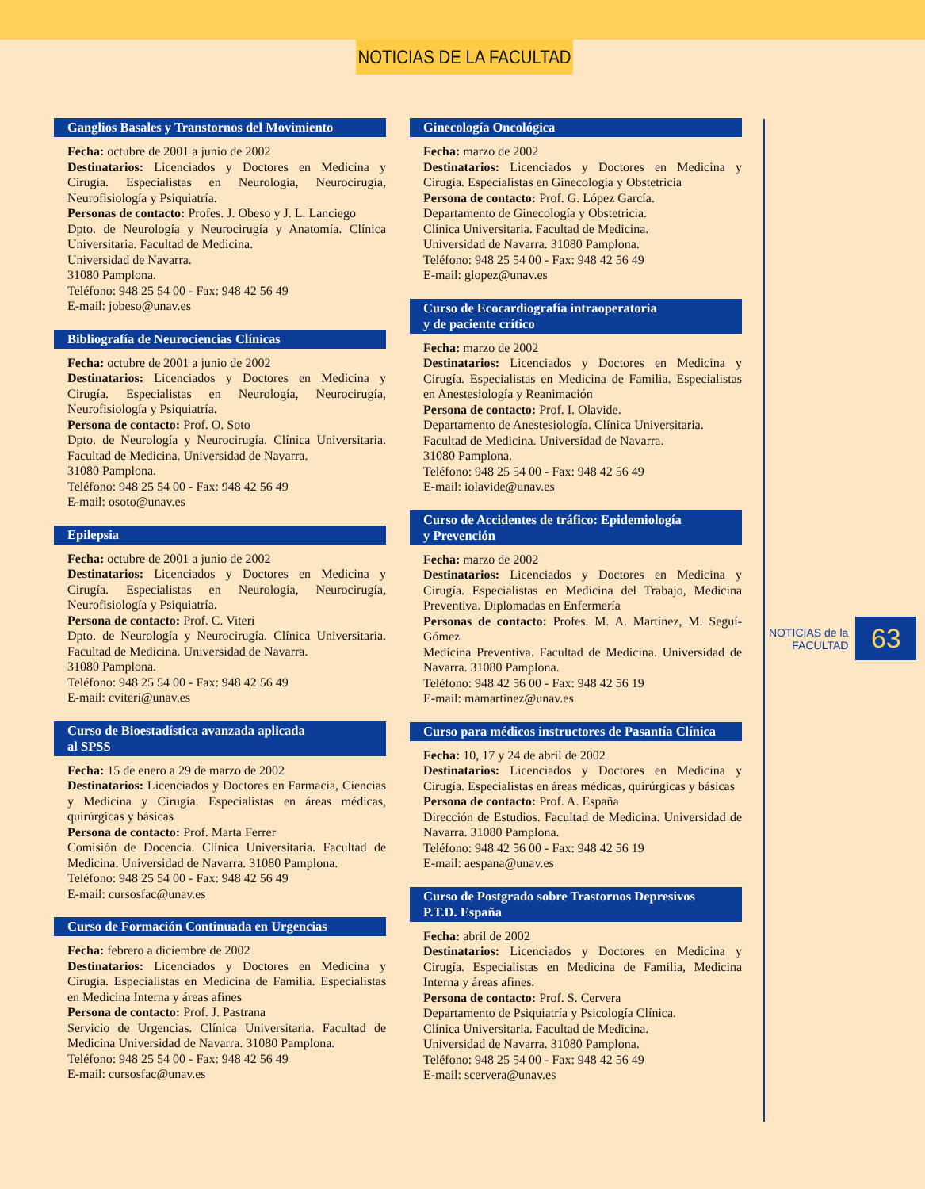NOTICIAS DE LA FACULTAD
Ganglios Basales y Transtornos del Movimiento
Fecha: octubre de 2001 a junio de 2002
Destinatarios: Licenciados y Doctores en Medicina y Cirugía. Especialistas en Neurología, Neurocirugía, Neurofisiología y Psiquiatría.
Personas de contacto: Profes. J. Obeso y J. L. Lanciego
Dpto. de Neurología y Neurocirugía y Anatomía. Clínica Universitaria. Facultad de Medicina.
Universidad de Navarra.
31080 Pamplona.
Teléfono: 948 25 54 00 - Fax: 948 42 56 49
E-mail: jobeso@unav.es
Bibliografía de Neurociencias Clínicas
Fecha: octubre de 2001 a junio de 2002
Destinatarios: Licenciados y Doctores en Medicina y Cirugía. Especialistas en Neurología, Neurocirugía, Neurofisiología y Psiquiatría.
Persona de contacto: Prof. O. Soto
Dpto. de Neurología y Neurocirugía. Clínica Universitaria. Facultad de Medicina. Universidad de Navarra.
31080 Pamplona.
Teléfono: 948 25 54 00 - Fax: 948 42 56 49
E-mail: osoto@unav.es
Epilepsia
Fecha: octubre de 2001 a junio de 2002
Destinatarios: Licenciados y Doctores en Medicina y Cirugía. Especialistas en Neurología, Neurocirugía, Neurofisiología y Psiquiatría.
Persona de contacto: Prof. C. Viteri
Dpto. de Neurología y Neurocirugía. Clínica Universitaria. Facultad de Medicina. Universidad de Navarra.
31080 Pamplona.
Teléfono: 948 25 54 00 - Fax: 948 42 56 49
E-mail: cviteri@unav.es
Curso de Bioestadística avanzada aplicada
al SPSS
Fecha: 15 de enero a 29 de marzo de 2002
Destinatarios: Licenciados y Doctores en Farmacia, Ciencias y Medicina y Cirugía. Especialistas en áreas médicas, quirúrgicas y básicas
Persona de contacto: Prof. Marta Ferrer
Comisión de Docencia. Clínica Universitaria. Facultad de Medicina. Universidad de Navarra. 31080 Pamplona.
Teléfono: 948 25 54 00 - Fax: 948 42 56 49
E-mail: cursosfac@unav.es
Curso de Formación Continuada en Urgencias
Fecha: febrero a diciembre de 2002
Destinatarios: Licenciados y Doctores en Medicina y Cirugía. Especialistas en Medicina de Familia. Especialistas en Medicina Interna y áreas afines
Persona de contacto: Prof. J. Pastrana
Servicio de Urgencias. Clínica Universitaria. Facultad de Medicina Universidad de Navarra. 31080 Pamplona.
Teléfono: 948 25 54 00 - Fax: 948 42 56 49
E-mail: cursosfac@unav.es
Ginecología Oncológica
Fecha: marzo de 2002
Destinatarios: Licenciados y Doctores en Medicina y Cirugía. Especialistas en Ginecología y Obstetricia
Persona de contacto: Prof. G. López García.
Departamento de Ginecología y Obstetricia.
Clínica Universitaria. Facultad de Medicina.
Universidad de Navarra. 31080 Pamplona.
Teléfono: 948 25 54 00 - Fax: 948 42 56 49
E-mail: glopez@unav.es
Curso de Ecocardiografía intraoperatoria
y de paciente crítico
Fecha: marzo de 2002
Destinatarios: Licenciados y Doctores en Medicina y Cirugía. Especialistas en Medicina de Familia. Especialistas en Anestesiología y Reanimación
Persona de contacto: Prof. I. Olavide.
Departamento de Anestesiología. Clínica Universitaria.
Facultad de Medicina. Universidad de Navarra.
31080 Pamplona.
Teléfono: 948 25 54 00 - Fax: 948 42 56 49
E-mail: iolavide@unav.es
Curso de Accidentes de tráfico: Epidemiología
y Prevención
Fecha: marzo de 2002
Destinatarios: Licenciados y Doctores en Medicina y Cirugía. Especialistas en Medicina del Trabajo, Medicina Preventiva. Diplomadas en Enfermería
Personas de contacto: Profes. M. A. Martínez, M. Seguí-Gómez
Medicina Preventiva. Facultad de Medicina. Universidad de Navarra. 31080 Pamplona.
Teléfono: 948 42 56 00 - Fax: 948 42 56 19
E-mail: mamartinez@unav.es
Curso para médicos instructores de Pasantía Clínica
Fecha: 10, 17 y 24 de abril de 2002
Destinatarios: Licenciados y Doctores en Medicina y Cirugía. Especialistas en áreas médicas, quirúrgicas y básicas
Persona de contacto: Prof. A. España
Dirección de Estudios. Facultad de Medicina. Universidad de Navarra. 31080 Pamplona.
Teléfono: 948 42 56 00 - Fax: 948 42 56 19
E-mail: aespana@unav.es
Curso de Postgrado sobre Trastornos Depresivos
P.T.D. España
Fecha: abril de 2002
Destinatarios: Licenciados y Doctores en Medicina y Cirugía. Especialistas en Medicina de Familia, Medicina Interna y áreas afines.
Persona de contacto: Prof. S. Cervera
Departamento de Psiquiatría y Psicología Clínica.
Clínica Universitaria. Facultad de Medicina.
Universidad de Navarra. 31080 Pamplona.
Teléfono: 948 25 54 00 - Fax: 948 42 56 49
E-mail: scervera@unav.es
NOTICIAS de la
FACULTAD
63